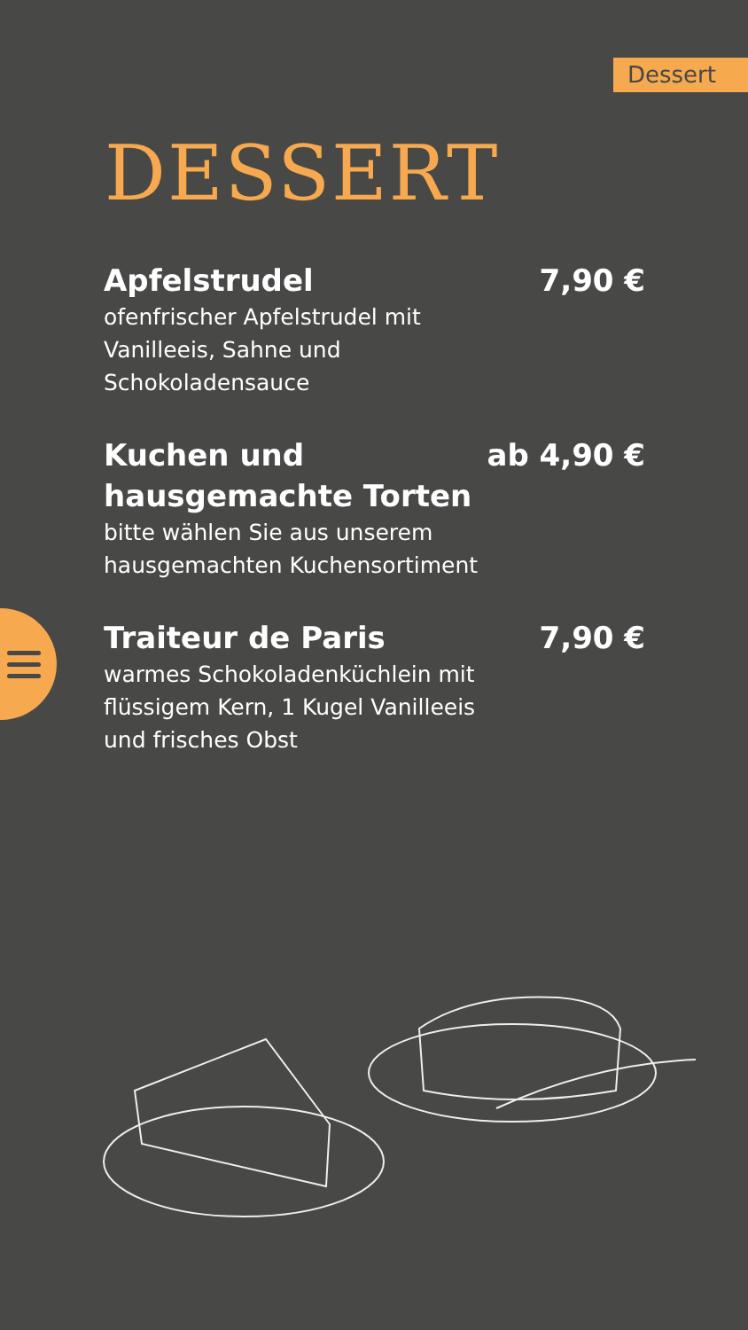Dessert
DESSERT
Apfelstrudel
ofenfrischer Apfelstrudel mit
Vanilleeis, Sahne und
Schokoladensauce
7,90 €
Kuchen und
hausgemachte Torten
bitte wählen Sie aus unserem
hausgemachten Kuchensortiment
ab 4,90 €
Traiteur de Paris
warmes Schokoladenküchlein mit
flüssigem Kern, 1 Kugel Vanilleeis
und frisches Obst
7,90 €